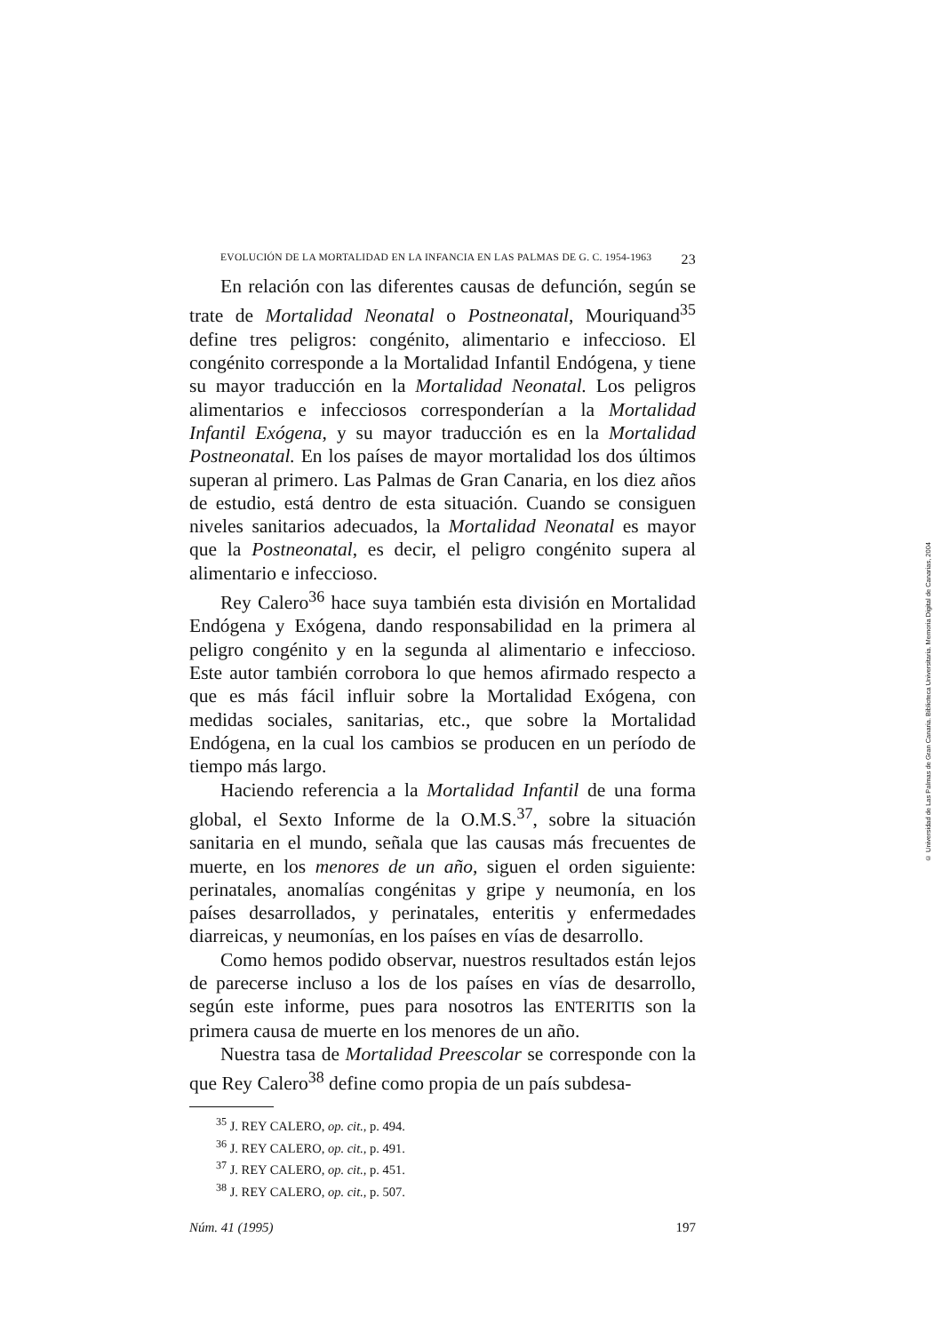EVOLUCIÓN DE LA MORTALIDAD EN LA INFANCIA EN LAS PALMAS DE G. C. 1954-1963 23
En relación con las diferentes causas de defunción, según se trate de Mortalidad Neonatal o Postneonatal, Mouriquand<sup>35</sup> define tres peligros: congénito, alimentario e infeccioso. El congénito corresponde a la Mortalidad Infantil Endógena, y tiene su mayor traducción en la Mortalidad Neonatal. Los peligros alimentarios e infecciosos corresponderían a la Mortalidad Infantil Exógena, y su mayor traducción es en la Mortalidad Postneonatal. En los países de mayor mortalidad los dos últimos superan al primero. Las Palmas de Gran Canaria, en los diez años de estudio, está dentro de esta situación. Cuando se consiguen niveles sanitarios adecuados, la Mortalidad Neonatal es mayor que la Postneonatal, es decir, el peligro congénito supera al alimentario e infeccioso.
Rey Calero<sup>36</sup> hace suya también esta división en Mortalidad Endógena y Exógena, dando responsabilidad en la primera al peligro congénito y en la segunda al alimentario e infeccioso. Este autor también corrobora lo que hemos afirmado respecto a que es más fácil influir sobre la Mortalidad Exógena, con medidas sociales, sanitarias, etc., que sobre la Mortalidad Endógena, en la cual los cambios se producen en un período de tiempo más largo.
Haciendo referencia a la Mortalidad Infantil de una forma global, el Sexto Informe de la O.M.S.<sup>37</sup>, sobre la situación sanitaria en el mundo, señala que las causas más frecuentes de muerte, en los menores de un año, siguen el orden siguiente: perinatales, anomalías congénitas y gripe y neumonía, en los países desarrollados, y perinatales, enteritis y enfermedades diarreicas, y neumonías, en los países en vías de desarrollo.
Como hemos podido observar, nuestros resultados están lejos de parecerse incluso a los de los países en vías de desarrollo, según este informe, pues para nosotros las ENTERITIS son la primera causa de muerte en los menores de un año.
Nuestra tasa de Mortalidad Preescolar se corresponde con la que Rey Calero<sup>38</sup> define como propia de un país subdesa-
<sup>35</sup> J. REY CALERO, op. cit., p. 494.
<sup>36</sup> J. REY CALERO, op. cit., p. 491.
<sup>37</sup> J. REY CALERO, op. cit., p. 451.
<sup>38</sup> J. REY CALERO, op. cit., p. 507.
Núm. 41 (1995) 197
© Universidad de Las Palmas de Gran Canaria. Biblioteca Universitaria. Memoria Digital de Canarias, 2004